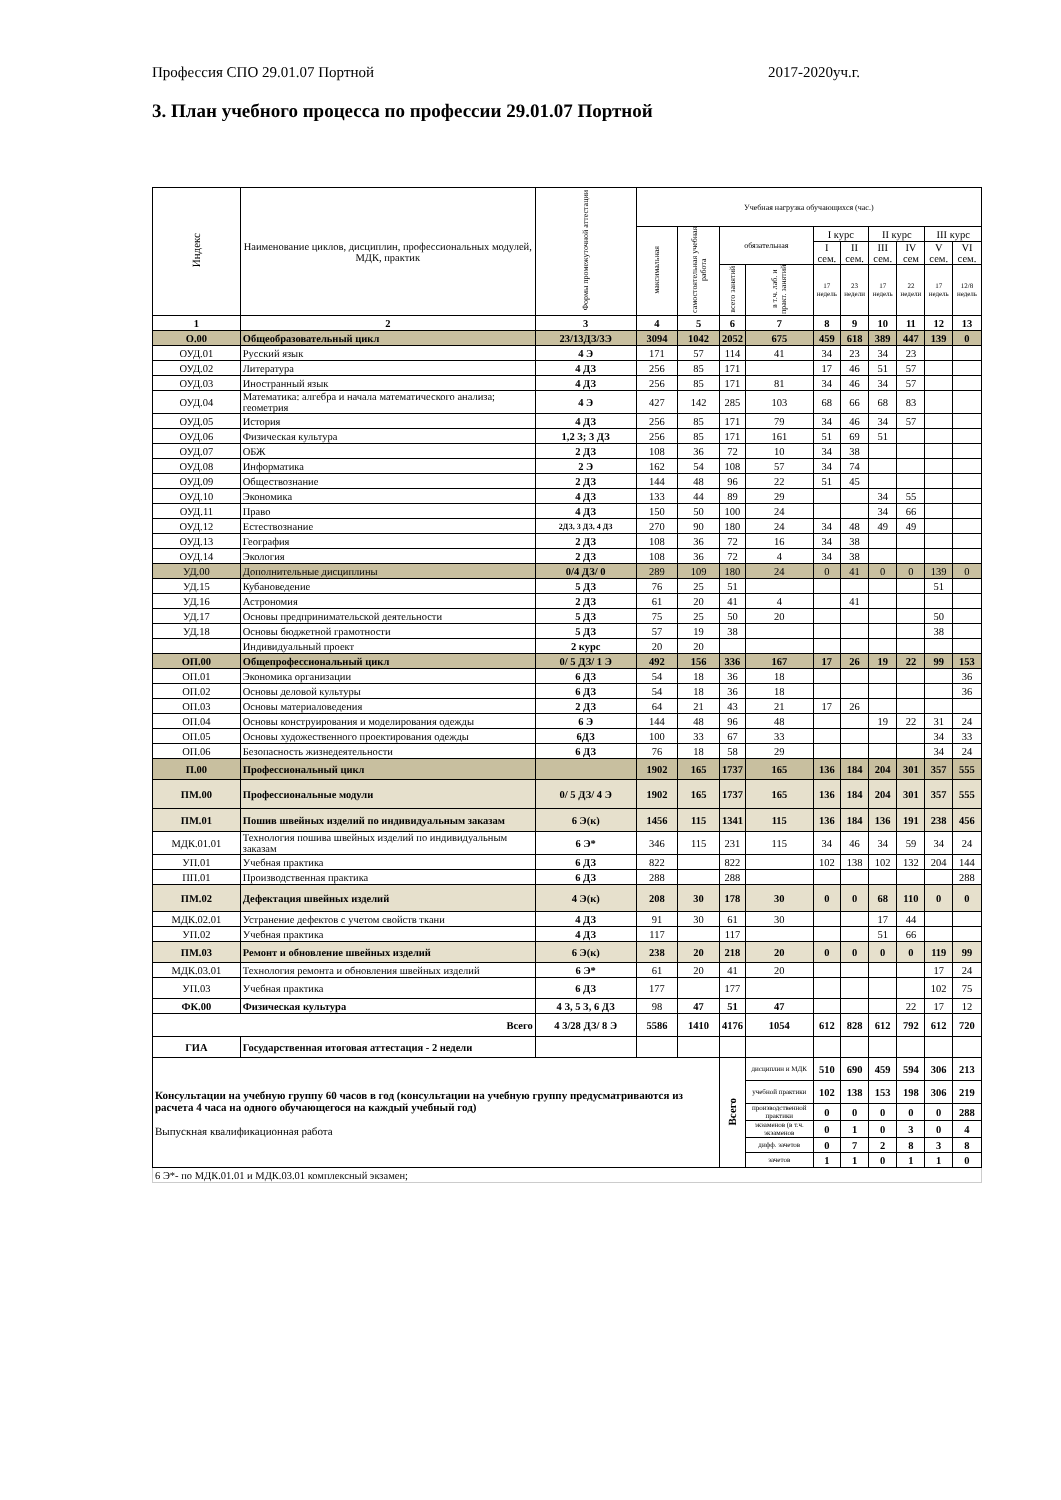Профессия СПО 29.01.07 Портной 2017-2020уч.г.
3. План учебного процесса по профессии 29.01.07 Портной
| Индекс | Наименование циклов, дисциплин, профессиональных модулей, МДК, практик | Формы промежуточной аттестации | Учебная нагрузка обучающихся (час.) | | | | | | | | | |
| --- | --- | --- | --- | --- | --- | --- | --- | --- | --- | --- | --- | --- |
| | | | максимальная | самостоятельная учебная работа | обязательная | | I курс | | II курс | | III курс | |
| | | | | | | | I сем. | II сем. | III сем. | IV сем | V сем. | VI сем. |
| | | | | | всего занятий | в т.ч. лаб. и практ. занятий | 17 недель | 23 недели | 17 недель | 22 недели | 17 недель | 12/8 недель |
| 1 | 2 | 3 | 4 | 5 | 6 | 7 | 8 | 9 | 10 | 11 | 12 | 13 |
| О.00 | Общеобразовательный цикл | 23/13ДЗ/3Э | 3094 | 1042 | 2052 | 675 | 459 | 618 | 389 | 447 | 139 | 0 |
| ОУД.01 | Русский язык | 4 Э | 171 | 57 | 114 | 41 | 34 | 23 | 34 | 23 | | |
| ОУД.02 | Литература | 4 ДЗ | 256 | 85 | 171 | | 17 | 46 | 51 | 57 | | |
| ОУД.03 | Иностранный язык | 4 ДЗ | 256 | 85 | 171 | 81 | 34 | 46 | 34 | 57 | | |
| ОУД.04 | Математика: алгебра и начала математического анализа; геометрия | 4 Э | 427 | 142 | 285 | 103 | 68 | 66 | 68 | 83 | | |
| ОУД.05 | История | 4 ДЗ | 256 | 85 | 171 | 79 | 34 | 46 | 34 | 57 | | |
| ОУД.06 | Физическая культура | 1,2 З; 3 ДЗ | 256 | 85 | 171 | 161 | 51 | 69 | 51 | | | |
| ОУД.07 | ОБЖ | 2 ДЗ | 108 | 36 | 72 | 10 | 34 | 38 | | | | |
| ОУД.08 | Информатика | 2 Э | 162 | 54 | 108 | 57 | 34 | 74 | | | | |
| ОУД.09 | Обществознание | 2 ДЗ | 144 | 48 | 96 | 22 | 51 | 45 | | | | |
| ОУД.10 | Экономика | 4 ДЗ | 133 | 44 | 89 | 29 | | | 34 | 55 | | |
| ОУД.11 | Право | 4 ДЗ | 150 | 50 | 100 | 24 | | | 34 | 66 | | |
| ОУД.12 | Естествознание | 2ДЗ, 3 ДЗ, 4 ДЗ | 270 | 90 | 180 | 24 | 34 | 48 | 49 | 49 | | |
| ОУД.13 | География | 2 ДЗ | 108 | 36 | 72 | 16 | 34 | 38 | | | | |
| ОУД.14 | Экология | 2 ДЗ | 108 | 36 | 72 | 4 | 34 | 38 | | | | |
| УД.00 | Дополнительные дисциплины | 0/4 ДЗ/ 0 | 289 | 109 | 180 | 24 | 0 | 41 | 0 | 0 | 139 | 0 |
| УД.15 | Кубановедение | 5 ДЗ | 76 | 25 | 51 | | | | | | 51 | |
| УД.16 | Астрономия | 2 ДЗ | 61 | 20 | 41 | 4 | | 41 | | | | |
| УД.17 | Основы предпринимательской деятельности | 5 ДЗ | 75 | 25 | 50 | 20 | | | | | 50 | |
| УД.18 | Основы бюджетной грамотности | 5 ДЗ | 57 | 19 | 38 | | | | | | 38 | |
| | Индивидуальный проект | 2 курс | 20 | 20 | | | | | | | | |
| ОП.00 | Общепрофессиональный цикл | 0/ 5 ДЗ/ 1 Э | 492 | 156 | 336 | 167 | 17 | 26 | 19 | 22 | 99 | 153 |
| ОП.01 | Экономика организации | 6 ДЗ | 54 | 18 | 36 | 18 | | | | | | 36 |
| ОП.02 | Основы деловой культуры | 6 ДЗ | 54 | 18 | 36 | 18 | | | | | | 36 |
| ОП.03 | Основы материаловедения | 2 ДЗ | 64 | 21 | 43 | 21 | 17 | 26 | | | | |
| ОП.04 | Основы конструирования и моделирования одежды | 6 Э | 144 | 48 | 96 | 48 | | | 19 | 22 | 31 | 24 |
| ОП.05 | Основы художественного проектирования одежды | 6ДЗ | 100 | 33 | 67 | 33 | | | | | 34 | 33 |
| ОП.06 | Безопасность жизнедеятельности | 6 ДЗ | 76 | 18 | 58 | 29 | | | | | 34 | 24 |
| П.00 | Профессиональный цикл | | 1902 | 165 | 1737 | 165 | 136 | 184 | 204 | 301 | 357 | 555 |
| ПМ.00 | Профессиональные модули | 0/ 5 ДЗ/ 4 Э | 1902 | 165 | 1737 | 165 | 136 | 184 | 204 | 301 | 357 | 555 |
| ПМ.01 | Пошив швейных изделий по индивидуальным заказам | 6 Э(к) | 1456 | 115 | 1341 | 115 | 136 | 184 | 136 | 191 | 238 | 456 |
| МДК.01.01 | Технология пошива швейных изделий по индивидуальным заказам | 6 Э* | 346 | 115 | 231 | 115 | 34 | 46 | 34 | 59 | 34 | 24 |
| УП.01 | Учебная практика | 6 ДЗ | 822 | | 822 | | 102 | 138 | 102 | 132 | 204 | 144 |
| ПП.01 | Производственная практика | 6 ДЗ | 288 | | 288 | | | | | | | 288 |
| ПМ.02 | Дефектация швейных изделий | 4 Э(к) | 208 | 30 | 178 | 30 | 0 | 0 | 68 | 110 | 0 | 0 |
| МДК.02.01 | Устранение дефектов с учетом свойств ткани | 4 ДЗ | 91 | 30 | 61 | 30 | | | 17 | 44 | | |
| УП.02 | Учебная практика | 4 ДЗ | 117 | | 117 | | | | 51 | 66 | | |
| ПМ.03 | Ремонт и обновление швейных изделий | 6 Э(к) | 238 | 20 | 218 | 20 | 0 | 0 | 0 | 0 | 119 | 99 |
| МДК.03.01 | Технология ремонта и обновления швейных изделий | 6 Э* | 61 | 20 | 41 | 20 | | | | | 17 | 24 |
| УП.03 | Учебная практика | 6 ДЗ | 177 | | 177 | | | | | | 102 | 75 |
| ФК.00 | Физическая культура | 4 З, 5 З, 6 ДЗ | 98 | 47 | 51 | 47 | | | | 22 | 17 | 12 |
| Всего | | 4 3/28 ДЗ/ 8 Э | 5586 | 1410 | 4176 | 1054 | 612 | 828 | 612 | 792 | 612 | 720 |
| ГИА | Государственная итоговая аттестация - 2 недели | | | | | | | | | | | |
| Консультации на учебную группу 60 часов в год (консультации на учебную группу предусматриваются из расчета 4 часа на одного обучающегося на каждый учебный год) Выпускная квалификационная работа | | | | | Всего | дисциплин и МДК | 510 | 690 | 459 | 594 | 306 | 213 |
| | | | | | | учебной практики | 102 | 138 | 153 | 198 | 306 | 219 |
| | | | | | | производственной практики | 0 | 0 | 0 | 0 | 0 | 288 |
| | | | | | | экзаменов (в т.ч. экзаменов | 0 | 1 | 0 | 3 | 0 | 4 |
| | | | | | | дифф. зачетов | 0 | 7 | 2 | 8 | 3 | 8 |
| | | | | | | зачетов | 1 | 1 | 0 | 1 | 1 | 0 |
| 6 Э*- по МДК.01.01 и МДК.03.01 комплексный экзамен; | | | | | | | | | | | | |